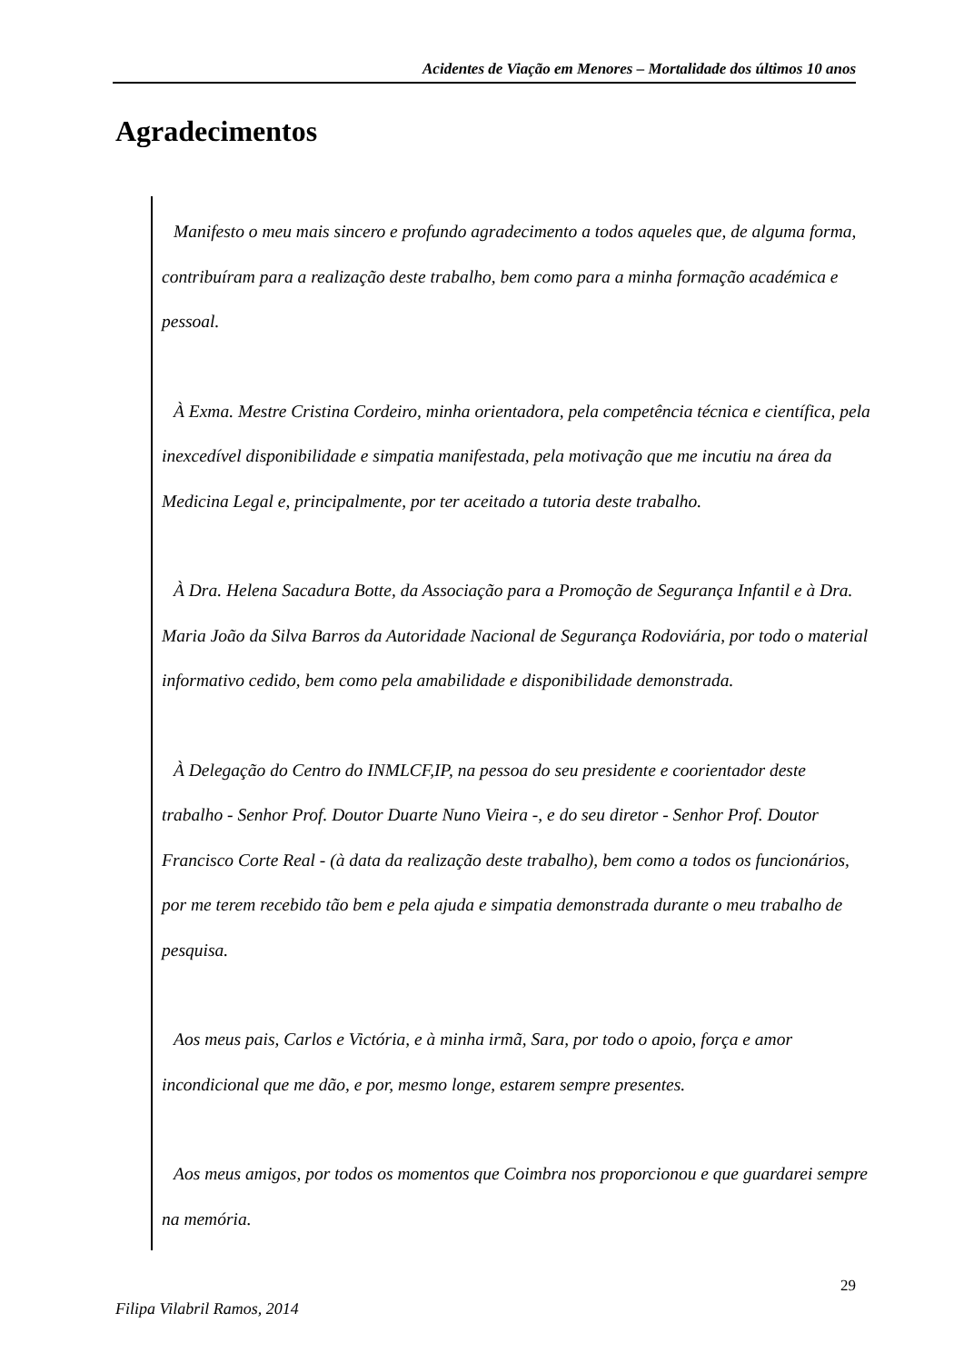Acidentes de Viação em Menores – Mortalidade dos últimos 10 anos
Agradecimentos
Manifesto o meu mais sincero e profundo agradecimento a todos aqueles que, de alguma forma, contribuíram para a realização deste trabalho, bem como para a minha formação académica e pessoal.
À Exma. Mestre Cristina Cordeiro, minha orientadora, pela competência técnica e científica, pela inexcedível disponibilidade e simpatia manifestada, pela motivação que me incutiu na área da Medicina Legal e, principalmente, por ter aceitado a tutoria deste trabalho.
À Dra. Helena Sacadura Botte, da Associação para a Promoção de Segurança Infantil e à Dra. Maria João da Silva Barros da Autoridade Nacional de Segurança Rodoviária, por todo o material informativo cedido, bem como pela amabilidade e disponibilidade demonstrada.
À Delegação do Centro do INMLCF,IP, na pessoa do seu presidente e coorientador deste trabalho - Senhor Prof. Doutor Duarte Nuno Vieira -, e do seu diretor - Senhor Prof. Doutor Francisco Corte Real - (à data da realização deste trabalho), bem como a todos os funcionários, por me terem recebido tão bem e pela ajuda e simpatia demonstrada durante o meu trabalho de pesquisa.
Aos meus pais, Carlos e Victória, e à minha irmã, Sara, por todo o apoio, força e amor incondicional que me dão, e por, mesmo longe, estarem sempre presentes.
Aos meus amigos, por todos os momentos que Coimbra nos proporcionou e que guardarei sempre na memória.
29
Filipa Vilabril Ramos, 2014